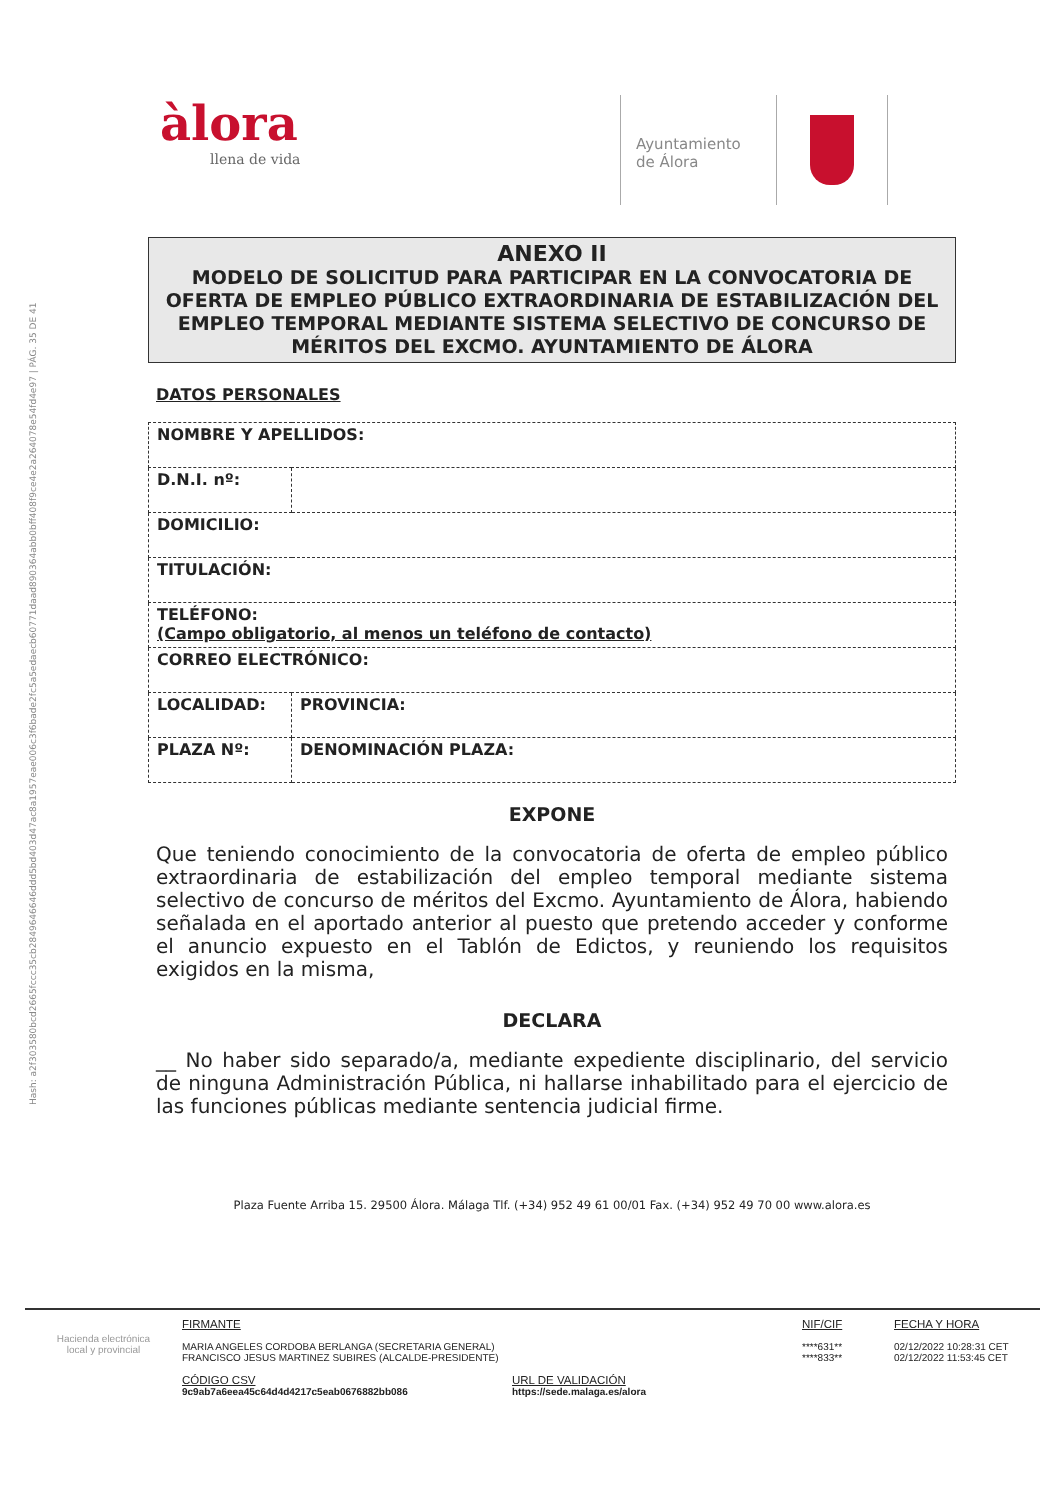Hash: a2f303580bcd2665fccc35cb2849646646ddd5bd403d47ac8a1957eae006c3f6bade2fc5a5edaecb60771daad890364abb0bff408f9ce4e2a264078e54fd4e97 | PÁG. 35 DE 41
àlora
llena de vida
Ayuntamiento
de Álora
ANEXO II
MODELO DE SOLICITUD PARA PARTICIPAR EN LA CONVOCATORIA DE OFERTA DE EMPLEO PÚBLICO EXTRAORDINARIA DE ESTABILIZACIÓN DEL EMPLEO TEMPORAL MEDIANTE SISTEMA SELECTIVO DE CONCURSO DE MÉRITOS DEL EXCMO. AYUNTAMIENTO DE ÁLORA
DATOS PERSONALES
| NOMBRE Y APELLIDOS: | | |
| D.N.I. nº: | | |
| DOMICILIO: | | |
| TITULACIÓN: | | |
| TELÉFONO: (Campo obligatorio, al menos un teléfono de contacto) | | |
| CORREO ELECTRÓNICO: | | |
| LOCALIDAD: | | PROVINCIA: |
| PLAZA Nº: | DENOMINACIÓN PLAZA: | |
EXPONE
Que teniendo conocimiento de la convocatoria de oferta de empleo público extraordinaria de estabilización del empleo temporal mediante sistema selectivo de concurso de méritos del Excmo. Ayuntamiento de Álora, habiendo señalada en el aportado anterior al puesto que pretendo acceder y conforme el anuncio expuesto en el Tablón de Edictos, y reuniendo los requisitos exigidos en la misma,
DECLARA
__ No haber sido separado/a, mediante expediente disciplinario, del servicio de ninguna Administración Pública, ni hallarse inhabilitado para el ejercicio de las funciones públicas mediante sentencia judicial firme.
Plaza Fuente Arriba 15. 29500 Álora. Málaga Tlf. (+34) 952 49 61 00/01 Fax. (+34) 952 49 70 00 www.alora.es
Hacienda electrónica
local y provincial
FIRMANTE
MARIA ANGELES CORDOBA BERLANGA (SECRETARIA GENERAL)
FRANCISCO JESUS MARTINEZ SUBIRES (ALCALDE-PRESIDENTE)
CÓDIGO CSV
9c9ab7a6eea45c64d4d4217c5eab0676882bb086
URL DE VALIDACIÓN
https://sede.malaga.es/alora
NIF/CIF
****631**
****833**
FECHA Y HORA
02/12/2022 10:28:31 CET
02/12/2022 11:53:45 CET